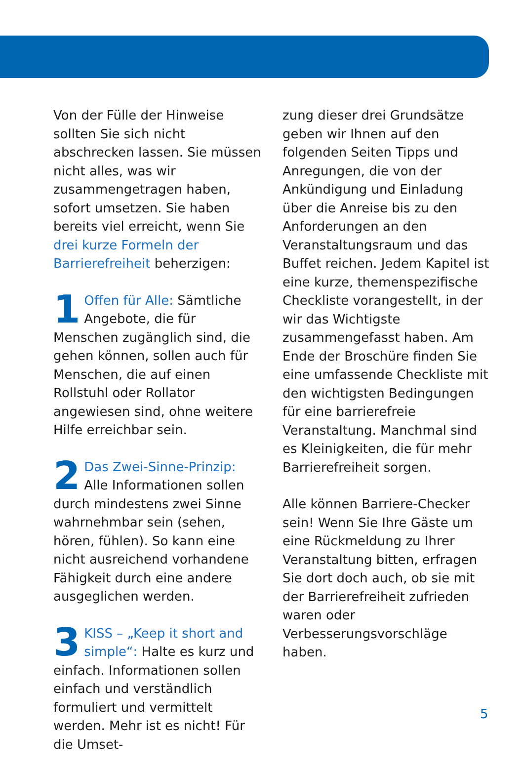Von der Fülle der Hinweise sollten Sie sich nicht abschrecken lassen. Sie müssen nicht alles, was wir zusammengetragen haben, sofort umsetzen. Sie haben bereits viel erreicht, wenn Sie drei kurze Formeln der Barrierefreiheit beherzigen:
1 Offen für Alle: Sämtliche Angebote, die für Menschen zugänglich sind, die gehen können, sollen auch für Menschen, die auf einen Rollstuhl oder Rollator angewiesen sind, ohne weitere Hilfe erreichbar sein.
2 Das Zwei-Sinne-Prinzip: Alle Informationen sollen durch mindestens zwei Sinne wahrnehmbar sein (sehen, hören, fühlen). So kann eine nicht ausreichend vorhandene Fähigkeit durch eine andere ausgeglichen werden.
3 KISS – „Keep it short and simple“: Halte es kurz und einfach. Informationen sollen einfach und verständlich formuliert und vermittelt werden. Mehr ist es nicht! Für die Umset-
zung dieser drei Grundsätze geben wir Ihnen auf den folgenden Seiten Tipps und Anregungen, die von der Ankündigung und Einladung über die Anreise bis zu den Anforderungen an den Veranstaltungsraum und das Buffet reichen. Jedem Kapitel ist eine kurze, themenspezifische Checkliste vorangestellt, in der wir das Wichtigste zusammengefasst haben. Am Ende der Broschüre finden Sie eine umfassende Checkliste mit den wichtigsten Bedingungen für eine barrierefreie Veranstaltung. Manchmal sind es Kleinigkeiten, die für mehr Barrierefreiheit sorgen.
Alle können Barriere-Checker sein! Wenn Sie Ihre Gäste um eine Rückmeldung zu Ihrer Veranstaltung bitten, erfragen Sie dort doch auch, ob sie mit der Barrierefreiheit zufrieden waren oder Verbesserungsvorschläge haben.
5